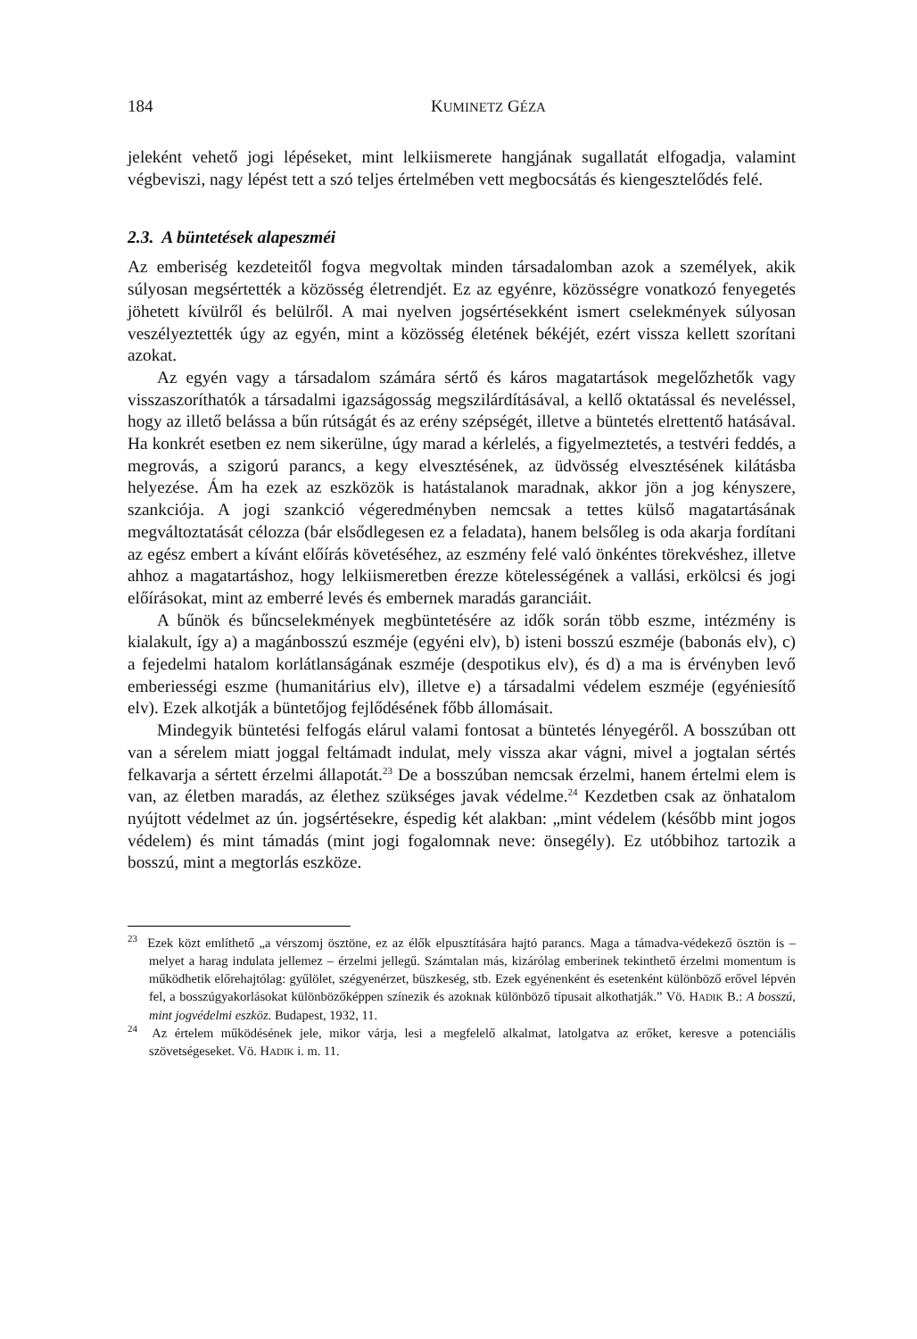184 KUMINETZ GÉZA
jeleként vehető jogi lépéseket, mint lelkiismerete hangjának sugallatát elfogadja, valamint végbeviszi, nagy lépést tett a szó teljes értelmében vett megbocsátás és kiengesztelődés felé.
2.3. A büntetések alapeszméi
Az emberiség kezdeteitől fogva megvoltak minden társadalomban azok a személyek, akik súlyosan megsértették a közösség életrendjét. Ez az egyénre, közösségre vonatkozó fenyegetés jöhetett kívülről és belülről. A mai nyelven jogsértésekként ismert cselekmények súlyosan veszélyeztették úgy az egyén, mint a közösség életének békéjét, ezért vissza kellett szorítani azokat.
Az egyén vagy a társadalom számára sértő és káros magatartások megelőzhetők vagy visszaszoríthatók a társadalmi igazságosság megszilárdításával, a kellő oktatással és neveléssel, hogy az illető belássa a bűn rútságát és az erény szépségét, illetve a büntetés elrettentő hatásával. Ha konkrét esetben ez nem sikerülne, úgy marad a kérlelés, a figyelmeztetés, a testvéri feddés, a megrovás, a szigorú parancs, a kegy elvesztésének, az üdvösség elvesztésének kilátásba helyezése. Ám ha ezek az eszközök is hatástalanok maradnak, akkor jön a jog kényszere, szankciója. A jogi szankció végeredményben nemcsak a tettes külső magatartásának megváltoztatását célozza (bár elsődlegesen ez a feladata), hanem belsőleg is oda akarja fordítani az egész embert a kívánt előírás követéséhez, az eszmény felé való önkéntes törekvéshez, illetve ahhoz a magatartáshoz, hogy lelkiismeretben érezze kötelességének a vallási, erkölcsi és jogi előírásokat, mint az emberré levés és embernek maradás garanciáit.
A bűnök és bűncselekmények megbüntetésére az idők során több eszme, intézmény is kialakult, így a) a magánbosszú eszméje (egyéni elv), b) isteni bosszú eszméje (babonás elv), c) a fejedelmi hatalom korlátlanságának eszméje (despotikus elv), és d) a ma is érvényben levő emberiességi eszme (humanitárius elv), illetve e) a társadalmi védelem eszméje (egyéniesítő elv). Ezek alkotják a büntetőjog fejlődésének főbb állomásait.
Mindegyik büntetési felfogás elárul valami fontosat a büntetés lényegéről. A bosszúban ott van a sérelem miatt joggal feltámadt indulat, mely vissza akar vágni, mivel a jogtalan sértés felkavarja a sértett érzelmi állapotát.<sup>23</sup> De a bosszúban nemcsak érzelmi, hanem értelmi elem is van, az életben maradás, az élethez szükséges javak védelme.<sup>24</sup> Kezdetben csak az önhatalom nyújtott védelmet az ún. jogsértésekre, éspedig két alakban: „mint védelem (később mint jogos védelem) és mint támadás (mint jogi fogalomnak neve: önsegély). Ez utóbbihoz tartozik a bosszú, mint a megtorlás eszköze.
<sup>23</sup> Ezek közt említhető „a vérszomj ösztöne, ez az élők elpusztítására hajtó parancs. Maga a támadva-védekező ösztön is – melyet a harag indulata jellemez – érzelmi jellegű. Számtalan más, kizárólag emberinek tekinthető érzelmi momentum is működhetik előrehajtólag: gyűlölet, szégyenérzet, büszkeség, stb. Ezek egyénenként és esetenként különböző erővel lépvén fel, a bosszúgyakorlásokat különbözőképpen színezik és azoknak különböző típusait alkothatják.” Vö. HADIK B.: A bosszú, mint jogvédelmi eszköz. Budapest, 1932, 11.
<sup>24</sup> Az értelem működésének jele, mikor várja, lesi a megfelelő alkalmat, latolgatva az erőket, keresve a potenciális szövetségeseket. Vö. HADIK i. m. 11.